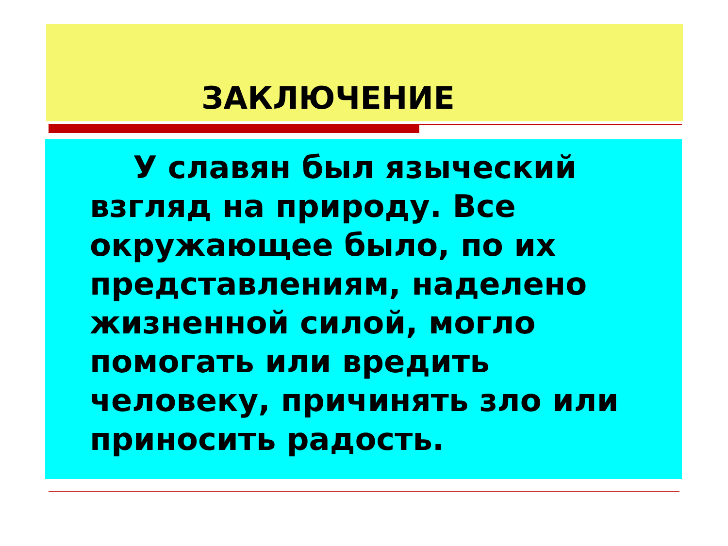ЗАКЛЮЧЕНИЕ
У славян был языческий взгляд на природу. Все окружающее было, по их представлениям, наделено жизненной силой, могло помогать или вредить человеку, причинять зло или приносить радость.